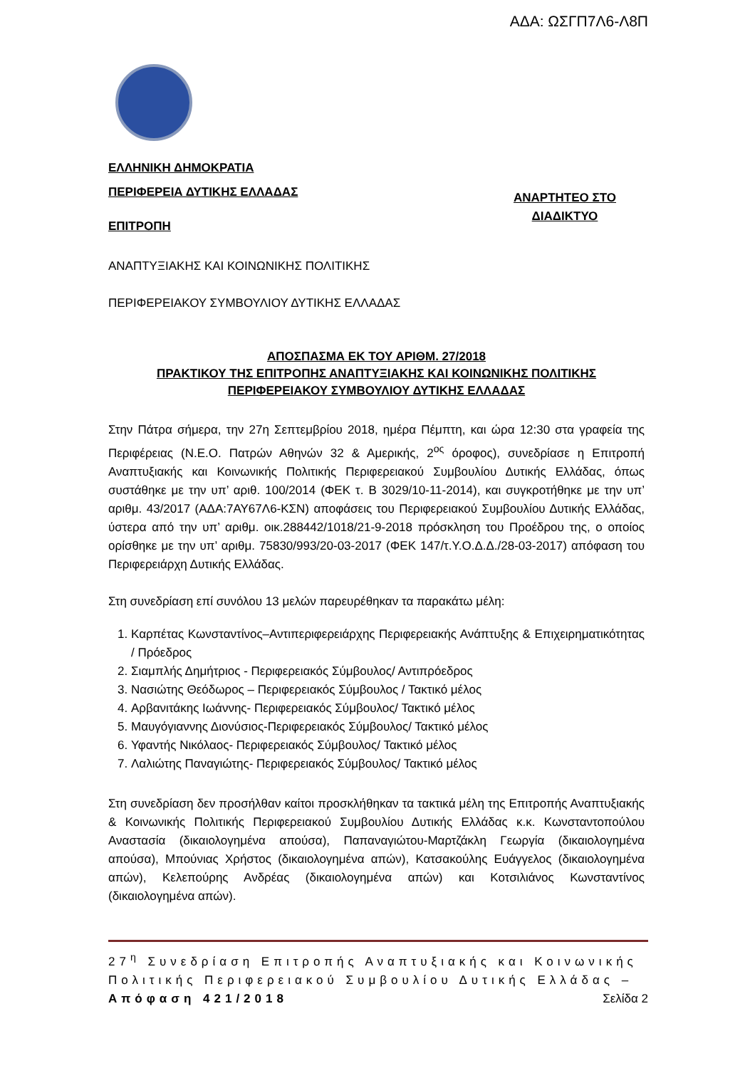ΑΔΑ: ΩΣΓΠ7Λ6-Λ8Π
ΕΛΛΗΝΙΚΗ ΔΗΜΟΚΡΑΤΙΑ
ΠΕΡΙΦΕΡΕΙΑ ΔΥΤΙΚΗΣ ΕΛΛΑΔΑΣ
ΕΠΙΤΡΟΠΗ
ΑΝΑΡΤΗΤΕΟ ΣΤΟ
ΔΙΑΔΙΚΤΥΟ
ΑΝΑΠΤΥΞΙΑΚΗΣ ΚΑΙ ΚΟΙΝΩΝΙΚΗΣ ΠΟΛΙΤΙΚΗΣ
ΠΕΡΙΦΕΡΕΙΑΚΟΥ ΣΥΜΒΟΥΛΙΟΥ ΔΥΤΙΚΗΣ ΕΛΛΑΔΑΣ
ΑΠΟΣΠΑΣΜΑ ΕΚ ΤΟΥ ΑΡΙΘΜ. 27/2018
ΠΡΑΚΤΙΚΟΥ ΤΗΣ ΕΠΙΤΡΟΠΗΣ ΑΝΑΠΤΥΞΙΑΚΗΣ ΚΑΙ ΚΟΙΝΩΝΙΚΗΣ ΠΟΛΙΤΙΚΗΣ
ΠΕΡΙΦΕΡΕΙΑΚΟΥ ΣΥΜΒΟΥΛΙΟΥ ΔΥΤΙΚΗΣ ΕΛΛΑΔΑΣ
Στην Πάτρα σήμερα, την 27η Σεπτεμβρίου 2018, ημέρα Πέμπτη, και ώρα 12:30 στα γραφεία της Περιφέρειας (Ν.Ε.Ο. Πατρών Αθηνών 32 & Αμερικής, 2<sup>ος</sup> όροφος), συνεδρίασε η Επιτροπή Αναπτυξιακής και Κοινωνικής Πολιτικής Περιφερειακού Συμβουλίου Δυτικής Ελλάδας, όπως συστάθηκε με την υπ’ αριθ. 100/2014 (ΦΕΚ τ. Β 3029/10-11-2014), και συγκροτήθηκε με την υπ’ αριθμ. 43/2017 (ΑΔΑ:7ΑΥ67Λ6-ΚΣΝ) αποφάσεις του Περιφερειακού Συμβουλίου Δυτικής Ελλάδας, ύστερα από την υπ’ αριθμ. οικ.288442/1018/21-9-2018 πρόσκληση του Προέδρου της, ο οποίος ορίσθηκε με την υπ’ αριθμ. 75830/993/20-03-2017 (ΦΕΚ 147/τ.Υ.Ο.Δ.Δ./28-03-2017) απόφαση του Περιφερειάρχη Δυτικής Ελλάδας.
Στη συνεδρίαση επί συνόλου 13 μελών παρευρέθηκαν τα παρακάτω μέλη:
1. Καρπέτας Κωνσταντίνος–Αντιπεριφερειάρχης Περιφερειακής Ανάπτυξης & Επιχειρηματικότητας / Πρόεδρος
2. Σιαμπλής Δημήτριος - Περιφερειακός Σύμβουλος/ Αντιπρόεδρος
3. Νασιώτης Θεόδωρος – Περιφερειακός Σύμβουλος / Τακτικό μέλος
4. Αρβανιτάκης Ιωάννης- Περιφερειακός Σύμβουλος/ Τακτικό μέλος
5. Μαυγόγιαννης Διονύσιος-Περιφερειακός Σύμβουλος/ Τακτικό μέλος
6. Υφαντής Νικόλαος- Περιφερειακός Σύμβουλος/ Τακτικό μέλος
7. Λαλιώτης Παναγιώτης- Περιφερειακός Σύμβουλος/ Τακτικό μέλος
Στη συνεδρίαση δεν προσήλθαν καίτοι προσκλήθηκαν τα τακτικά μέλη της Επιτροπής Αναπτυξιακής & Κοινωνικής Πολιτικής Περιφερειακού Συμβουλίου Δυτικής Ελλάδας κ.κ. Κωνσταντοπούλου Αναστασία (δικαιολογημένα απούσα), Παπαναγιώτου-Μαρτζάκλη Γεωργία (δικαιολογημένα απούσα), Μπούνιας Χρήστος (δικαιολογημένα απών), Κατσακούλης Ευάγγελος (δικαιολογημένα απών), Κελεπούρης Ανδρέας (δικαιολογημένα απών) και Κοτσιλιάνος Κωνσταντίνος (δικαιολογημένα απών).
27<sup>η</sup> Συνεδρίαση Επιτροπής Αναπτυξιακής και Κοινωνικής Πολιτικής Περιφερειακού Συμβουλίου Δυτικής Ελλάδας – Απόφαση 421/2018 Σελίδα 2